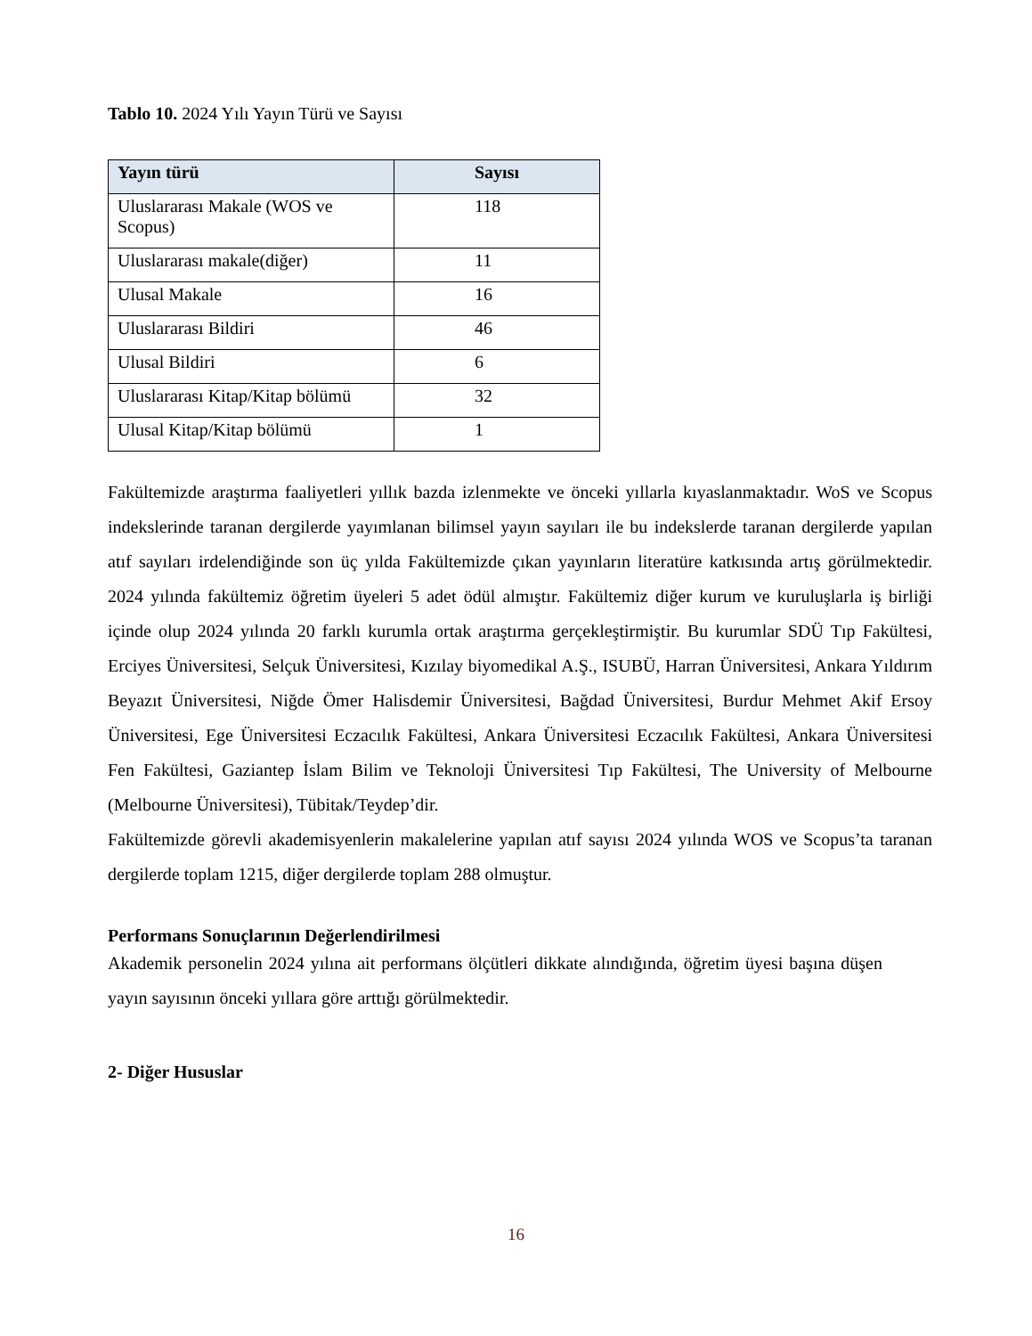Tablo 10. 2024 Yılı Yayın Türü ve Sayısı
| Yayın türü | Sayısı |
| --- | --- |
| Uluslararası Makale (WOS ve Scopus) | 118 |
| Uluslararası makale(diğer) | 11 |
| Ulusal Makale | 16 |
| Uluslararası Bildiri | 46 |
| Ulusal Bildiri | 6 |
| Uluslararası Kitap/Kitap bölümü | 32 |
| Ulusal Kitap/Kitap bölümü | 1 |
Fakültemizde araştırma faaliyetleri yıllık bazda izlenmekte ve önceki yıllarla kıyaslanmaktadır. WoS ve Scopus indekslerinde taranan dergilerde yayımlanan bilimsel yayın sayıları ile bu indekslerde taranan dergilerde yapılan atıf sayıları irdelendiğinde son üç yılda Fakültemizde çıkan yayınların literatüre katkısında artış görülmektedir. 2024 yılında fakültemiz öğretim üyeleri 5 adet ödül almıştır. Fakültemiz diğer kurum ve kuruluşlarla iş birliği içinde olup 2024 yılında 20 farklı kurumla ortak araştırma gerçekleştirmiştir. Bu kurumlar SDÜ Tıp Fakültesi, Erciyes Üniversitesi, Selçuk Üniversitesi, Kızılay biyomedikal A.Ş., ISUBÜ, Harran Üniversitesi, Ankara Yıldırım Beyazıt Üniversitesi, Niğde Ömer Halisdemir Üniversitesi, Bağdad Üniversitesi, Burdur Mehmet Akif Ersoy Üniversitesi, Ege Üniversitesi Eczacılık Fakültesi, Ankara Üniversitesi Eczacılık Fakültesi, Ankara Üniversitesi Fen Fakültesi, Gaziantep İslam Bilim ve Teknoloji Üniversitesi Tıp Fakültesi, The University of Melbourne (Melbourne Üniversitesi), Tübitak/Teydep’dir.
Fakültemizde görevli akademisyenlerin makalelerine yapılan atıf sayısı 2024 yılında WOS ve Scopus’ta taranan dergilerde toplam 1215, diğer dergilerde toplam 288 olmuştur.
Performans Sonuçlarının Değerlendirilmesi
Akademik personelin 2024 yılına ait performans ölçütleri dikkate alındığında, öğretim üyesi başına düşen yayın sayısının önceki yıllara göre arttığı görülmektedir.
2- Diğer Hususlar
16